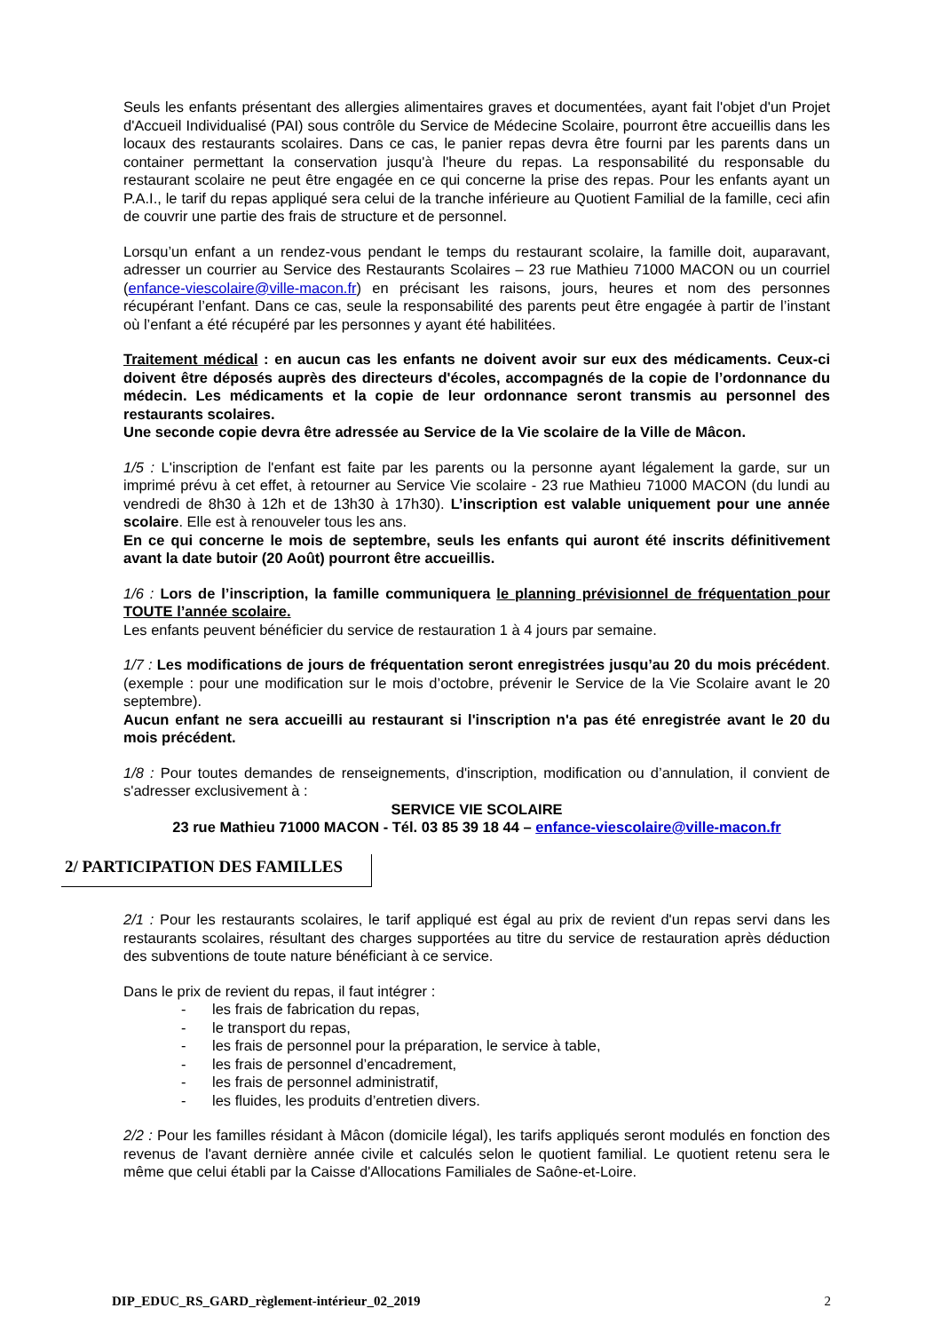Seuls les enfants présentant des allergies alimentaires graves et documentées, ayant fait l'objet d'un Projet d'Accueil Individualisé (PAI) sous contrôle du Service de Médecine Scolaire, pourront être accueillis dans les locaux des restaurants scolaires. Dans ce cas, le panier repas devra être fourni par les parents dans un container permettant la conservation jusqu'à l'heure du repas. La responsabilité du responsable du restaurant scolaire ne peut être engagée en ce qui concerne la prise des repas. Pour les enfants ayant un P.A.I., le tarif du repas appliqué sera celui de la tranche inférieure au Quotient Familial de la famille, ceci afin de couvrir une partie des frais de structure et de personnel.
Lorsqu’un enfant a un rendez-vous pendant le temps du restaurant scolaire, la famille doit, auparavant, adresser un courrier au Service des Restaurants Scolaires – 23 rue Mathieu 71000 MACON ou un courriel (enfance-viescolaire@ville-macon.fr) en précisant les raisons, jours, heures et nom des personnes récupérant l’enfant. Dans ce cas, seule la responsabilité des parents peut être engagée à partir de l’instant où l’enfant a été récupéré par les personnes y ayant été habilitées.
Traitement médical : en aucun cas les enfants ne doivent avoir sur eux des médicaments. Ceux-ci doivent être déposés auprès des directeurs d'écoles, accompagnés de la copie de l’ordonnance du médecin. Les médicaments et la copie de leur ordonnance seront transmis au personnel des restaurants scolaires.
Une seconde copie devra être adressée au Service de la Vie scolaire de la Ville de Mâcon.
1/5 : L'inscription de l'enfant est faite par les parents ou la personne ayant légalement la garde, sur un imprimé prévu à cet effet, à retourner au Service Vie scolaire - 23 rue Mathieu 71000 MACON (du lundi au vendredi de 8h30 à 12h et de 13h30 à 17h30). L’inscription est valable uniquement pour une année scolaire. Elle est à renouveler tous les ans.
En ce qui concerne le mois de septembre, seuls les enfants qui auront été inscrits définitivement avant la date butoir (20 Août) pourront être accueillis.
1/6 : Lors de l’inscription, la famille communiquera le planning prévisionnel de fréquentation pour TOUTE l’année scolaire.
Les enfants peuvent bénéficier du service de restauration 1 à 4 jours par semaine.
1/7 : Les modifications de jours de fréquentation seront enregistrées jusqu’au 20 du mois précédent. (exemple : pour une modification sur le mois d’octobre, prévenir le Service de la Vie Scolaire avant le 20 septembre).
Aucun enfant ne sera accueilli au restaurant si l'inscription n'a pas été enregistrée avant le 20 du mois précédent.
1/8 : Pour toutes demandes de renseignements, d'inscription, modification ou d’annulation, il convient de s'adresser exclusivement à :
SERVICE VIE SCOLAIRE
23 rue Mathieu 71000 MACON - Tél. 03 85 39 18 44 – enfance-viescolaire@ville-macon.fr
2/ PARTICIPATION DES FAMILLES
2/1 : Pour les restaurants scolaires, le tarif appliqué est égal au prix de revient d'un repas servi dans les restaurants scolaires, résultant des charges supportées au titre du service de restauration après déduction des subventions de toute nature bénéficiant à ce service.
Dans le prix de revient du repas, il faut intégrer :
- les frais de fabrication du repas,
- le transport du repas,
- les frais de personnel pour la préparation, le service à table,
- les frais de personnel d’encadrement,
- les frais de personnel administratif,
- les fluides, les produits d’entretien divers.
2/2 : Pour les familles résidant à Mâcon (domicile légal), les tarifs appliqués seront modulés en fonction des revenus de l'avant dernière année civile et calculés selon le quotient familial. Le quotient retenu sera le même que celui établi par la Caisse d'Allocations Familiales de Saône-et-Loire.
DIP_EDUC_RS_GARD_règlement-intérieur_02_2019 2